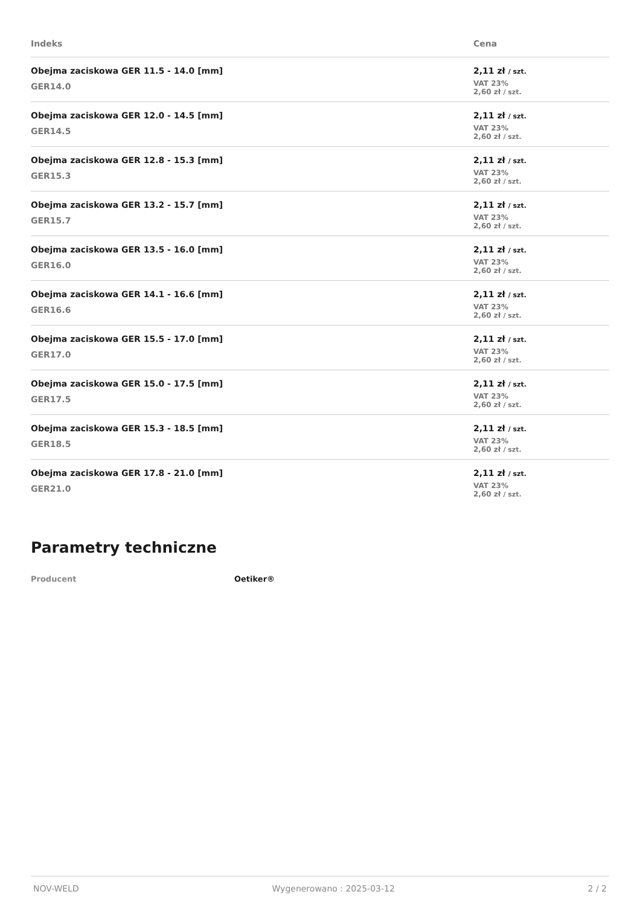| Indeks | Cena |
| --- | --- |
| Obejma zaciskowa GER 11.5 - 14.0 [mm] GER14.0 | 2,11 zł / szt. VAT 23% 2,60 zł / szt. |
| Obejma zaciskowa GER 12.0 - 14.5 [mm] GER14.5 | 2,11 zł / szt. VAT 23% 2,60 zł / szt. |
| Obejma zaciskowa GER 12.8 - 15.3 [mm] GER15.3 | 2,11 zł / szt. VAT 23% 2,60 zł / szt. |
| Obejma zaciskowa GER 13.2 - 15.7 [mm] GER15.7 | 2,11 zł / szt. VAT 23% 2,60 zł / szt. |
| Obejma zaciskowa GER 13.5 - 16.0 [mm] GER16.0 | 2,11 zł / szt. VAT 23% 2,60 zł / szt. |
| Obejma zaciskowa GER 14.1 - 16.6 [mm] GER16.6 | 2,11 zł / szt. VAT 23% 2,60 zł / szt. |
| Obejma zaciskowa GER 15.5 - 17.0 [mm] GER17.0 | 2,11 zł / szt. VAT 23% 2,60 zł / szt. |
| Obejma zaciskowa GER 15.0 - 17.5 [mm] GER17.5 | 2,11 zł / szt. VAT 23% 2,60 zł / szt. |
| Obejma zaciskowa GER 15.3 - 18.5 [mm] GER18.5 | 2,11 zł / szt. VAT 23% 2,60 zł / szt. |
| Obejma zaciskowa GER 17.8 - 21.0 [mm] GER21.0 | 2,11 zł / szt. VAT 23% 2,60 zł / szt. |
Parametry techniczne
Producent Oetiker®
NOV-WELD Wygenerowano : 2025-03-12 2 / 2